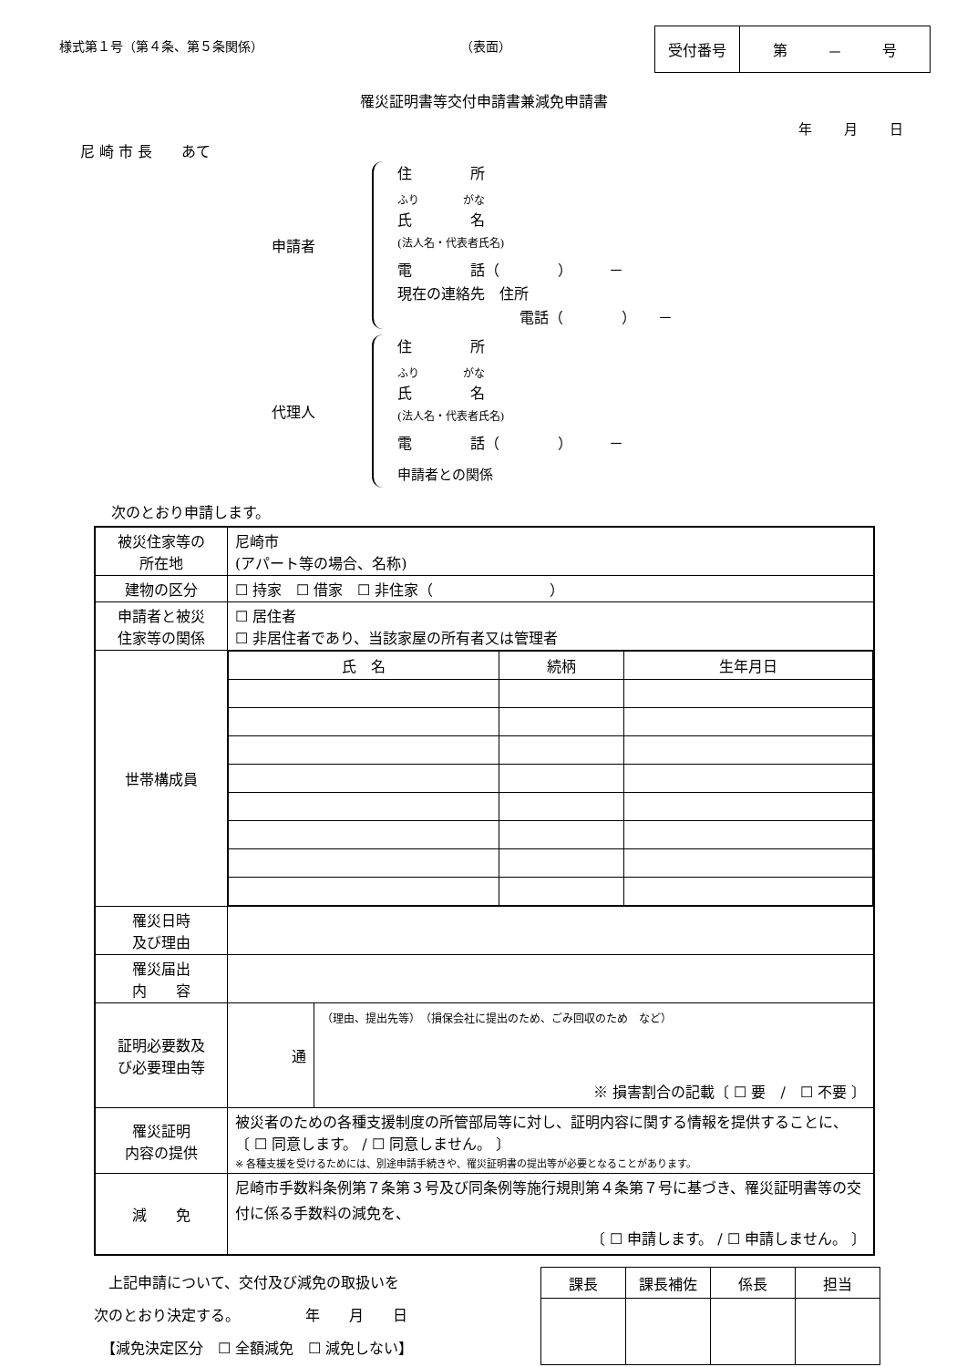様式第１号（第４条、第５条関係） （表面）
受付番号 第 － 号
罹災証明書等交付申請書兼減免申請書
年 月 日
尼 崎 市 長　　あて
申請者
住　　　　所
ふり　　　　がな
氏　　　　名
(法人名・代表者氏名)
電　　　　話（　　　　）　　　－
現在の連絡先　住所
電話（　　　　）　　－
代理人
住　　　　所
ふり　　　　がな
氏　　　　名
(法人名・代表者氏名)
電　　　　話（　　　　）　　　－
申請者との関係
次のとおり申請します。
| 被災住家等の 所在地 | 尼崎市 (アパート等の場合、名称) | |
| 建物の区分 | ☐ 持家 ☐ 借家 ☐ 非住家（ ） | |
| 申請者と被災 住家等の関係 | ☐ 居住者 ☐ 非居住者であり、当該家屋の所有者又は管理者 | |
| 世帯構成員 | / 氏 名 / 続柄 / 生年月日 / | |
| 罹災日時 及び理由 | | |
| 罹災届出 内 容 | | |
| 証明必要数及 び必要理由等 | 通 | （理由、提出先等） （損保会社に提出のため、ごみ回収のため など） ※ 損害割合の記載〔 ☐ 要 / ☐ 不要 〕 |
| 罹災証明 内容の提供 | 被災者のための各種支援制度の所管部局等に対し、証明内容に関する情報を提供することに、 〔 ☐ 同意します。 / ☐ 同意しません。 〕 ※ 各種支援を受けるためには、別途申請手続きや、罹災証明書の提出等が必要となることがあります。 | |
| 減 免 | 尼崎市手数料条例第７条第３号及び同条例等施行規則第４条第７号に基づき、罹災証明書等の交付に係る手数料の減免を、 〔 ☐ 申請します。 / ☐ 申請しません。 〕 | |
　上記申請について、交付及び減免の取扱いを
次のとおり決定する。　　　　　年　　月　　日
　【減免決定区分　☐ 全額減免　☐ 減免しない】
| 課長 | 課長補佐 | 係長 | 担当 |